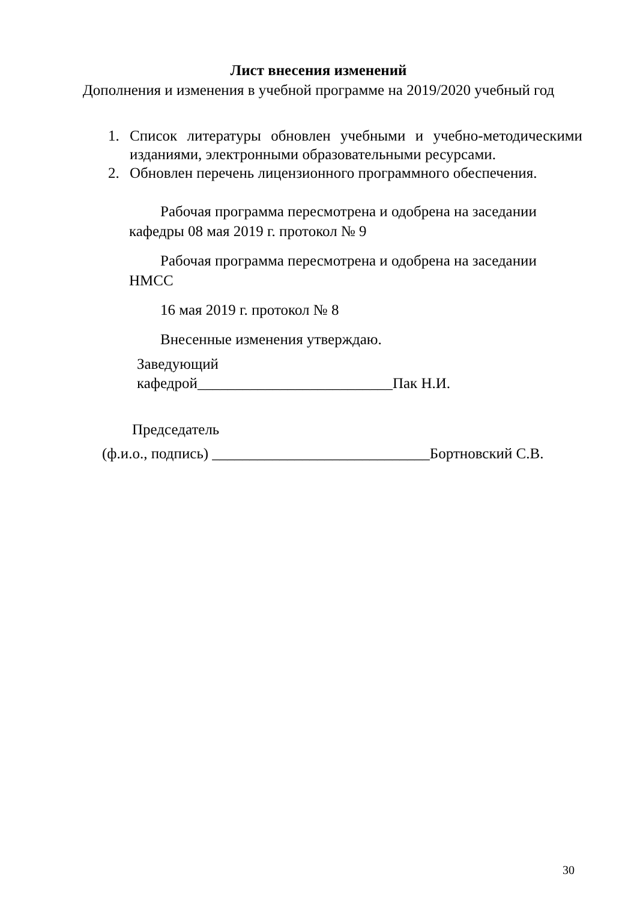Лист внесения изменений
Дополнения и изменения в учебной программе на 2019/2020 учебный год
1. Список литературы обновлен учебными и учебно-методическими изданиями, электронными образовательными ресурсами.
2. Обновлен перечень лицензионного программного обеспечения.
Рабочая программа пересмотрена и одобрена на заседании кафедры 08 мая 2019 г. протокол № 9
Рабочая программа пересмотрена и одобрена на заседании НМСС
16 мая 2019 г. протокол № 8
Внесенные изменения утверждаю.
Заведующий
кафедрой__________________________Пак Н.И.
Председатель
(ф.и.о., подпись) _____________________________Бортновский С.В.
30